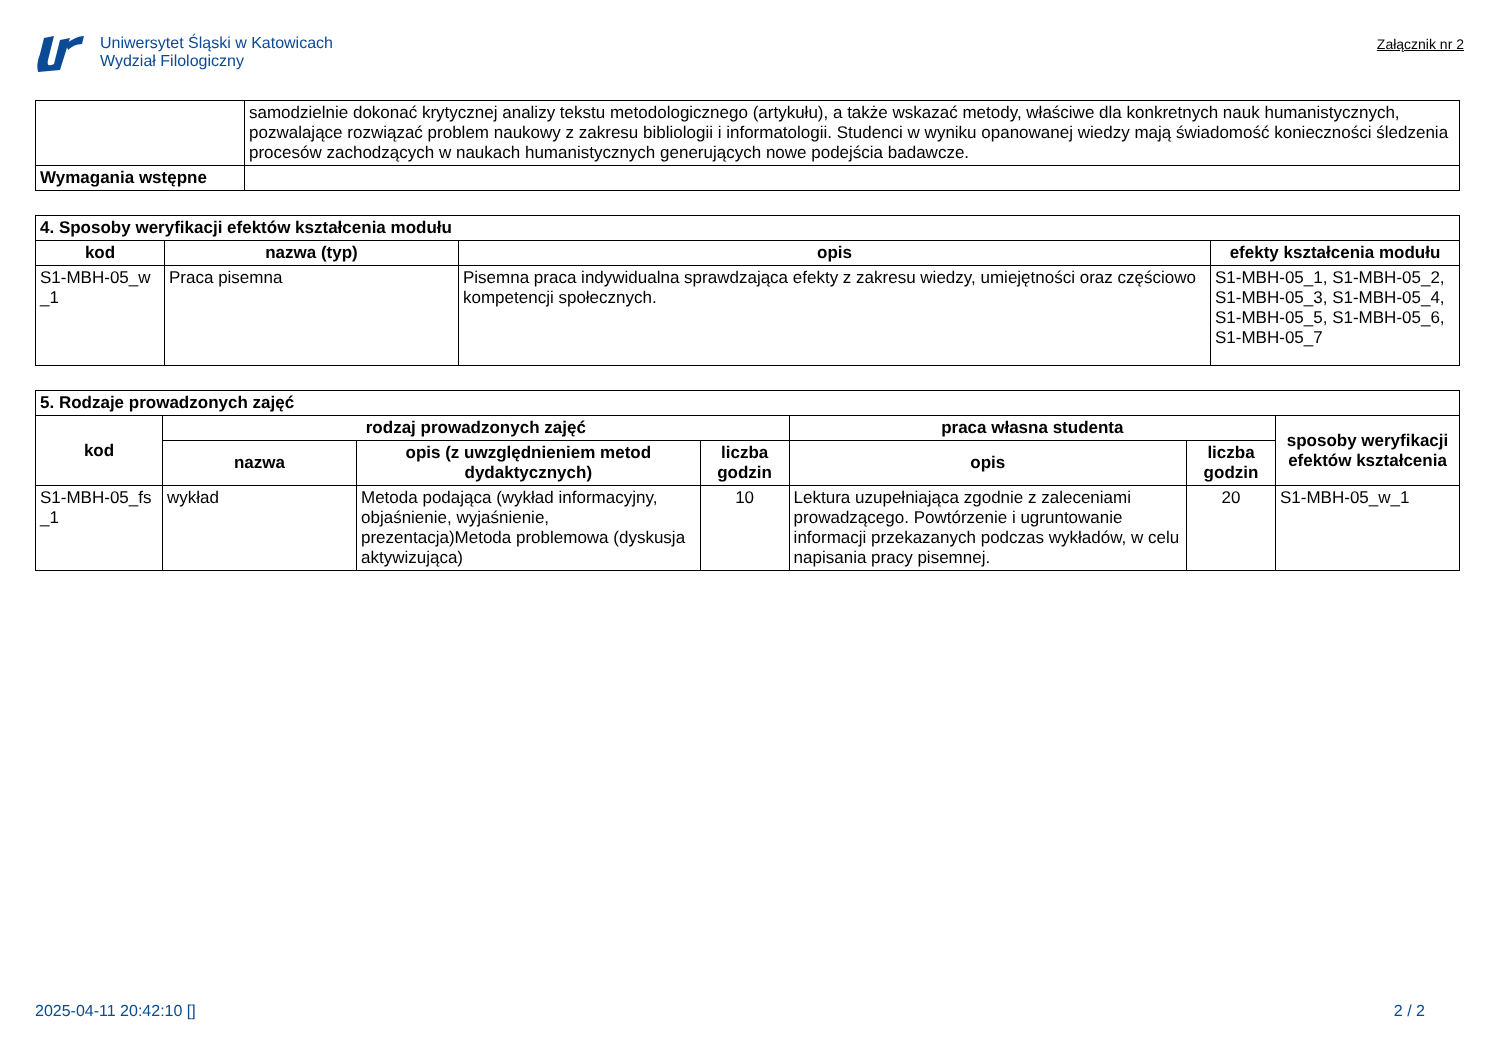Uniwersytet Śląski w Katowicach
Wydział Filologiczny
Załącznik nr 2
| | samodzielnie dokonać krytycznej analizy tekstu metodologicznego (artykułu), a także wskazać metody, właściwe dla konkretnych nauk humanistycznych, pozwalające rozwiązać problem naukowy z zakresu bibliologii i informatologii. Studenci w wyniku opanowanej wiedzy mają świadomość konieczności śledzenia procesów zachodzących w naukach humanistycznych generujących nowe podejścia badawcze. |
| Wymagania wstępne | |
| 4. Sposoby weryfikacji efektów kształcenia modułu | | | |
| --- | --- | --- | --- |
| kod | nazwa (typ) | opis | efekty kształcenia modułu |
| S1-MBH-05_w _1 | Praca pisemna | Pisemna praca indywidualna sprawdzająca efekty z zakresu wiedzy, umiejętności oraz częściowo kompetencji społecznych. | S1-MBH-05_1, S1-MBH-05_2, S1-MBH-05_3, S1-MBH-05_4, S1-MBH-05_5, S1-MBH-05_6, S1-MBH-05_7 |
| 5. Rodzaje prowadzonych zajęć | | | | | | |
| --- | --- | --- | --- | --- | --- | --- |
| kod | rodzaj prowadzonych zajęć | | | praca własna studenta | | sposoby weryfikacji efektów kształcenia |
| | nazwa | opis (z uwzględnieniem metod dydaktycznych) | liczba godzin | opis | liczba godzin | |
| S1-MBH-05_fs _1 | wykład | Metoda podająca (wykład informacyjny, objaśnienie, wyjaśnienie, prezentacja)Metoda problemowa (dyskusja aktywizująca) | 10 | Lektura uzupełniająca zgodnie z zaleceniami prowadzącego. Powtórzenie i ugruntowanie informacji przekazanych podczas wykładów, w celu napisania pracy pisemnej. | 20 | S1-MBH-05_w_1 |
2025-04-11 20:42:10 [] 2 / 2